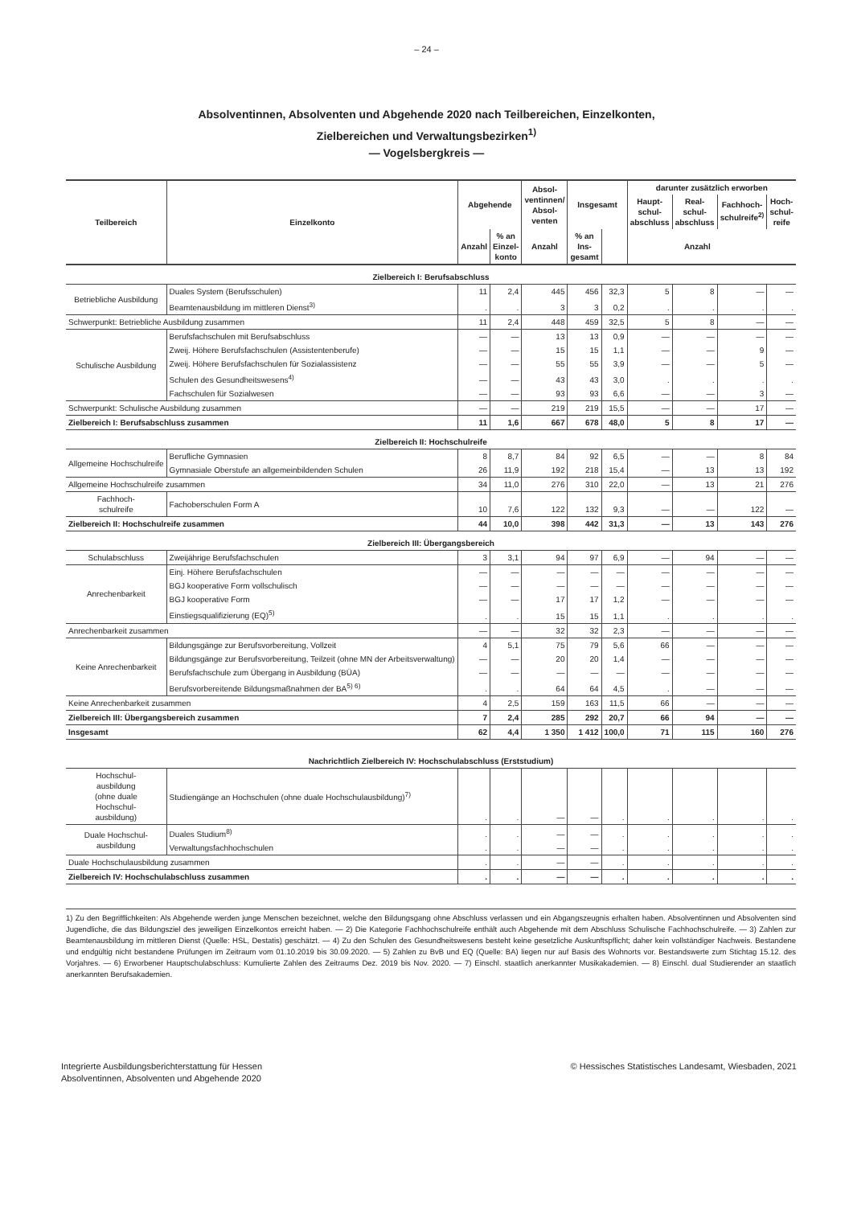– 24 –
Absolventinnen, Absolventen und Abgehende 2020 nach Teilbereichen, Einzelkonten,
Zielbereichen und Verwaltungsbezirken<sup>1)</sup>
— Vogelsbergkreis —
| Teilbereich | Einzelkonto | Abgehende | | Absol- ventinnen/ Absol- venten | Insgesamt | | darunter zusätzlich erworben | | | |
| --- | --- | --- | --- | --- | --- | --- | --- | --- | --- | --- |
| | | | | | | | Haupt- schul- abschluss | Real- schul- abschluss | Fachhoch- schulreife<sup>2)</sup> | Hoch- schul- reife |
| | | Anzahl | % an Einzel- konto | Anzahl | % an Ins- gesamt | | Anzahl | | | |
| Zielbereich I: Berufsabschluss | | | | | | | | | | |
| Betriebliche Ausbildung | Duales System (Berufsschulen) | 11 | 2,4 | 445 | 456 | 32,3 | 5 | 8 | — | — |
| | Beamtenausbildung im mittleren Dienst<sup>3)</sup> | . | . | 3 | 3 | 0,2 | . | . | . | . |
| Schwerpunkt: Betriebliche Ausbildung zusammen | | 11 | 2,4 | 448 | 459 | 32,5 | 5 | 8 | — | — |
| Schulische Ausbildung | Berufsfachschulen mit Berufsabschluss | — | — | 13 | 13 | 0,9 | — | — | — | — |
| | Zweij. Höhere Berufsfachschulen (Assistentenberufe) | — | — | 15 | 15 | 1,1 | — | — | 9 | — |
| | Zweij. Höhere Berufsfachschulen für Sozialassistenz | — | — | 55 | 55 | 3,9 | — | — | 5 | — |
| | Schulen des Gesundheitswesens<sup>4)</sup> | — | — | 43 | 43 | 3,0 | . | . | . | . |
| | Fachschulen für Sozialwesen | — | — | 93 | 93 | 6,6 | — | — | 3 | — |
| Schwerpunkt: Schulische Ausbildung zusammen | | — | — | 219 | 219 | 15,5 | — | — | 17 | — |
| Zielbereich I: Berufsabschluss zusammen | | 11 | 1,6 | 667 | 678 | 48,0 | 5 | 8 | 17 | — |
| Zielbereich II: Hochschulreife | | | | | | | | | | |
| Allgemeine Hochschulreife | Berufliche Gymnasien | 8 | 8,7 | 84 | 92 | 6,5 | — | — | 8 | 84 |
| | Gymnasiale Oberstufe an allgemeinbildenden Schulen | 26 | 11,9 | 192 | 218 | 15,4 | — | 13 | 13 | 192 |
| Allgemeine Hochschulreife zusammen | | 34 | 11,0 | 276 | 310 | 22,0 | — | 13 | 21 | 276 |
| Fachhoch- schulreife | Fachoberschulen Form A | 10 | 7,6 | 122 | 132 | 9,3 | — | — | 122 | — |
| Zielbereich II: Hochschulreife zusammen | | 44 | 10,0 | 398 | 442 | 31,3 | — | 13 | 143 | 276 |
| Zielbereich III: Übergangsbereich | | | | | | | | | | |
| Schulabschluss | Zweijährige Berufsfachschulen | 3 | 3,1 | 94 | 97 | 6,9 | — | 94 | — | — |
| Anrechenbarkeit | Einj. Höhere Berufsfachschulen | — | — | — | — | — | — | — | — | — |
| | BGJ kooperative Form vollschulisch | — | — | — | — | — | — | — | — | — |
| | BGJ kooperative Form | — | — | 17 | 17 | 1,2 | — | — | — | — |
| | Einstiegsqualifizierung (EQ)<sup>5)</sup> | . | . | 15 | 15 | 1,1 | . | . | . | . |
| Anrechenbarkeit zusammen | | — | — | 32 | 32 | 2,3 | — | — | — | — |
| Keine Anrechenbarkeit | Bildungsgänge zur Berufsvorbereitung, Vollzeit | 4 | 5,1 | 75 | 79 | 5,6 | 66 | — | — | — |
| | Bildungsgänge zur Berufsvorbereitung, Teilzeit (ohne MN der Arbeitsverwaltung) | — | — | 20 | 20 | 1,4 | — | — | — | — |
| | Berufsfachschule zum Übergang in Ausbildung (BÜA) | — | — | — | — | — | — | — | — | — |
| | Berufsvorbereitende Bildungsmaßnahmen der BA<sup>5) 6)</sup> | . | . | 64 | 64 | 4,5 | . | — | — | — |
| Keine Anrechenbarkeit zusammen | | 4 | 2,5 | 159 | 163 | 11,5 | 66 | — | — | — |
| Zielbereich III: Übergangsbereich zusammen | | 7 | 2,4 | 285 | 292 | 20,7 | 66 | 94 | — | — |
| Insgesamt | | 62 | 4,4 | 1 350 | 1 412 | 100,0 | 71 | 115 | 160 | 276 |
| Nachrichtlich Zielbereich IV: Hochschulabschluss (Erststudium) | | | | | | | | | | |
| Hochschul- ausbildung (ohne duale Hochschul- ausbildung) | Studiengänge an Hochschulen (ohne duale Hochschulausbildung)<sup>7)</sup> | . | . | — | — | . | . | . | . | . |
| Duale Hochschul- ausbildung | Duales Studium<sup>8)</sup> | . | . | — | — | . | . | . | . | . |
| | Verwaltungsfachhochschulen | . | . | — | — | . | . | . | . | . |
| Duale Hochschulausbildung zusammen | | . | . | — | — | . | . | . | . | . |
| Zielbereich IV: Hochschulabschluss zusammen | | . | . | — | — | . | . | . | . | . |
1) Zu den Begrifflichkeiten: Als Abgehende werden junge Menschen bezeichnet, welche den Bildungsgang ohne Abschluss verlassen und ein Abgangszeugnis erhalten haben. Absolventinnen und Absolventen sind Jugendliche, die das Bildungsziel des jeweiligen Einzelkontos erreicht haben. — 2) Die Kategorie Fachhochschulreife enthält auch Abgehende mit dem Abschluss Schulische Fachhochschulreife. — 3) Zahlen zur Beamtenausbildung im mittleren Dienst (Quelle: HSL, Destatis) geschätzt. — 4) Zu den Schulen des Gesundheitswesens besteht keine gesetzliche Auskunftspflicht; daher kein vollständiger Nachweis. Bestandene und endgültig nicht bestandene Prüfungen im Zeitraum vom 01.10.2019 bis 30.09.2020. — 5) Zahlen zu BvB und EQ (Quelle: BA) liegen nur auf Basis des Wohnorts vor. Bestandswerte zum Stichtag 15.12. des Vorjahres. — 6) Erworbener Hauptschulabschluss: Kumulierte Zahlen des Zeitraums Dez. 2019 bis Nov. 2020. — 7) Einschl. staatlich anerkannter Musikakademien. — 8) Einschl. dual Studierender an staatlich anerkannten Berufsakademien.
Integrierte Ausbildungsberichterstattung für Hessen
Absolventinnen, Absolventen und Abgehende 2020
© Hessisches Statistisches Landesamt, Wiesbaden, 2021